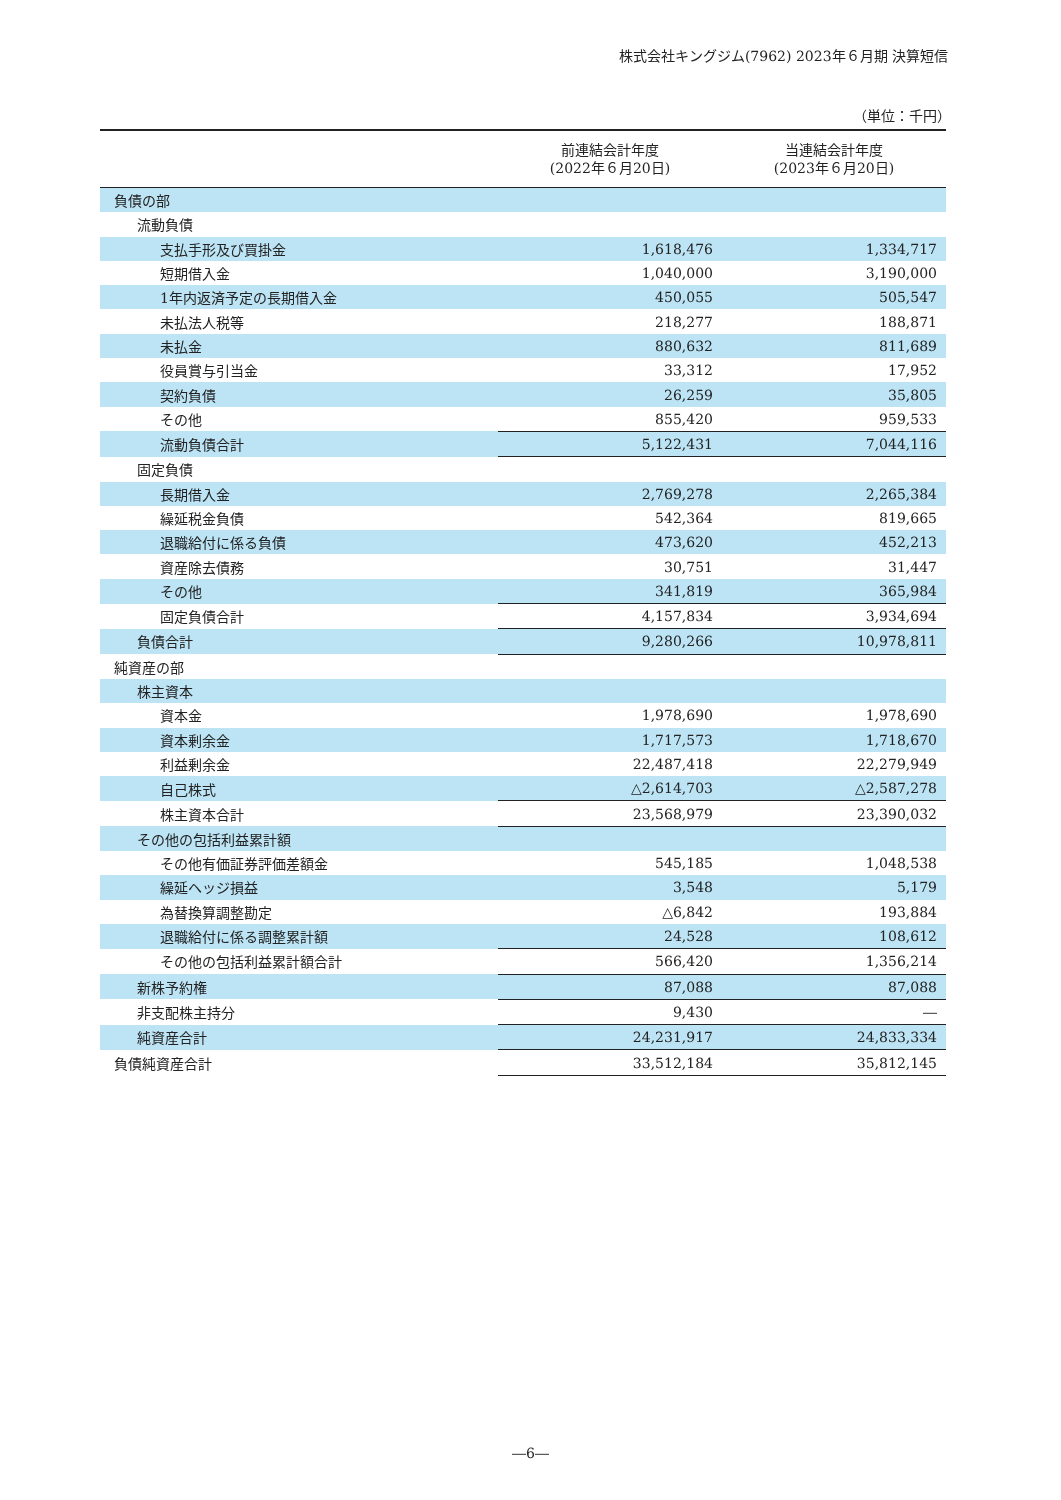株式会社キングジム(7962) 2023年６月期 決算短信
（単位：千円）
| | 前連結会計年度 (2022年６月20日) | 当連結会計年度 (2023年６月20日) |
| --- | --- | --- |
| 負債の部 | | |
| 流動負債 | | |
| 支払手形及び買掛金 | 1,618,476 | 1,334,717 |
| 短期借入金 | 1,040,000 | 3,190,000 |
| 1年内返済予定の長期借入金 | 450,055 | 505,547 |
| 未払法人税等 | 218,277 | 188,871 |
| 未払金 | 880,632 | 811,689 |
| 役員賞与引当金 | 33,312 | 17,952 |
| 契約負債 | 26,259 | 35,805 |
| その他 | 855,420 | 959,533 |
| 流動負債合計 | 5,122,431 | 7,044,116 |
| 固定負債 | | |
| 長期借入金 | 2,769,278 | 2,265,384 |
| 繰延税金負債 | 542,364 | 819,665 |
| 退職給付に係る負債 | 473,620 | 452,213 |
| 資産除去債務 | 30,751 | 31,447 |
| その他 | 341,819 | 365,984 |
| 固定負債合計 | 4,157,834 | 3,934,694 |
| 負債合計 | 9,280,266 | 10,978,811 |
| 純資産の部 | | |
| 株主資本 | | |
| 資本金 | 1,978,690 | 1,978,690 |
| 資本剰余金 | 1,717,573 | 1,718,670 |
| 利益剰余金 | 22,487,418 | 22,279,949 |
| 自己株式 | △2,614,703 | △2,587,278 |
| 株主資本合計 | 23,568,979 | 23,390,032 |
| その他の包括利益累計額 | | |
| その他有価証券評価差額金 | 545,185 | 1,048,538 |
| 繰延ヘッジ損益 | 3,548 | 5,179 |
| 為替換算調整勘定 | △6,842 | 193,884 |
| 退職給付に係る調整累計額 | 24,528 | 108,612 |
| その他の包括利益累計額合計 | 566,420 | 1,356,214 |
| 新株予約権 | 87,088 | 87,088 |
| 非支配株主持分 | 9,430 | ― |
| 純資産合計 | 24,231,917 | 24,833,334 |
| 負債純資産合計 | 33,512,184 | 35,812,145 |
―6―